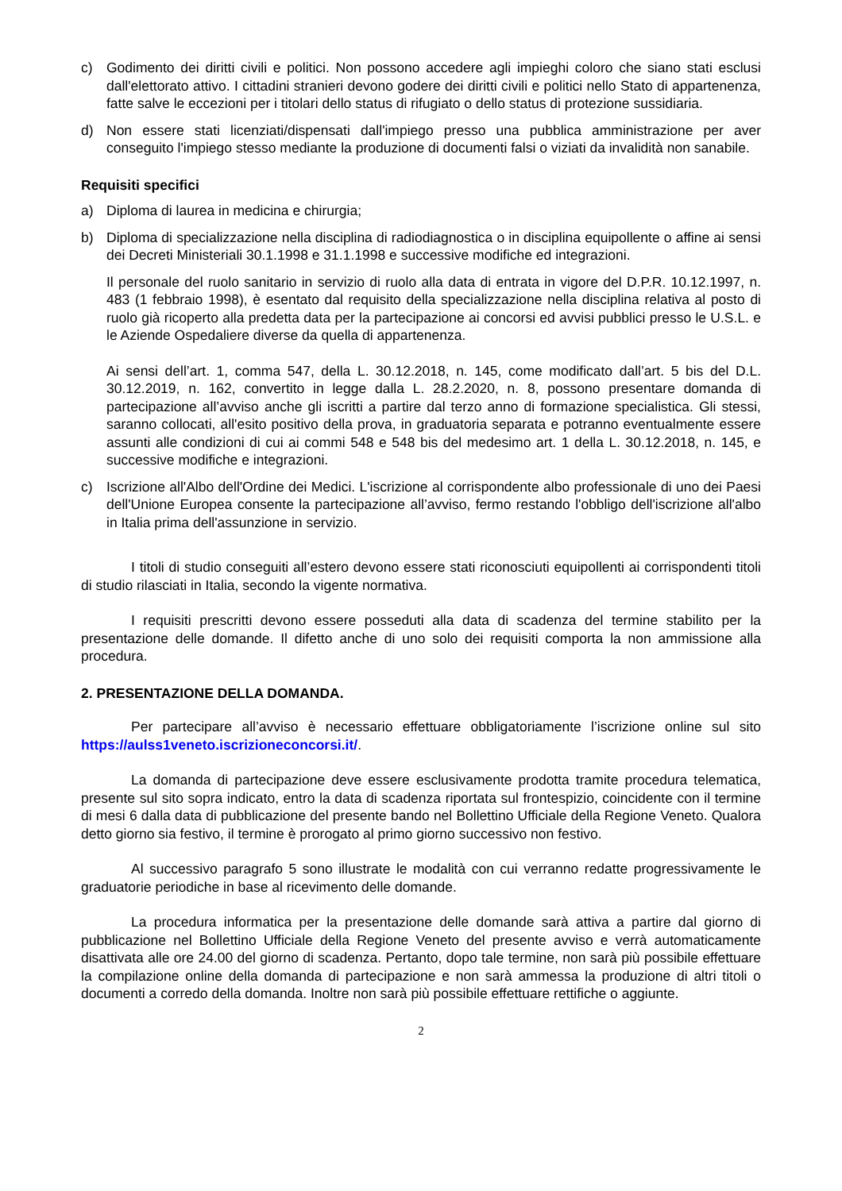c) Godimento dei diritti civili e politici. Non possono accedere agli impieghi coloro che siano stati esclusi dall'elettorato attivo. I cittadini stranieri devono godere dei diritti civili e politici nello Stato di appartenenza, fatte salve le eccezioni per i titolari dello status di rifugiato o dello status di protezione sussidiaria.
d) Non essere stati licenziati/dispensati dall'impiego presso una pubblica amministrazione per aver conseguito l'impiego stesso mediante la produzione di documenti falsi o viziati da invalidità non sanabile.
Requisiti specifici
a) Diploma di laurea in medicina e chirurgia;
b) Diploma di specializzazione nella disciplina di radiodiagnostica o in disciplina equipollente o affine ai sensi dei Decreti Ministeriali 30.1.1998 e 31.1.1998 e successive modifiche ed integrazioni.
Il personale del ruolo sanitario in servizio di ruolo alla data di entrata in vigore del D.P.R. 10.12.1997, n. 483 (1 febbraio 1998), è esentato dal requisito della specializzazione nella disciplina relativa al posto di ruolo già ricoperto alla predetta data per la partecipazione ai concorsi ed avvisi pubblici presso le U.S.L. e le Aziende Ospedaliere diverse da quella di appartenenza.
Ai sensi dell’art. 1, comma 547, della L. 30.12.2018, n. 145, come modificato dall’art. 5 bis del D.L. 30.12.2019, n. 162, convertito in legge dalla L. 28.2.2020, n. 8, possono presentare domanda di partecipazione all’avviso anche gli iscritti a partire dal terzo anno di formazione specialistica. Gli stessi, saranno collocati, all'esito positivo della prova, in graduatoria separata e potranno eventualmente essere assunti alle condizioni di cui ai commi 548 e 548 bis del medesimo art. 1 della L. 30.12.2018, n. 145, e successive modifiche e integrazioni.
c) Iscrizione all'Albo dell'Ordine dei Medici. L'iscrizione al corrispondente albo professionale di uno dei Paesi dell'Unione Europea consente la partecipazione all’avviso, fermo restando l'obbligo dell'iscrizione all'albo in Italia prima dell'assunzione in servizio.
I titoli di studio conseguiti all’estero devono essere stati riconosciuti equipollenti ai corrispondenti titoli di studio rilasciati in Italia, secondo la vigente normativa.
I requisiti prescritti devono essere posseduti alla data di scadenza del termine stabilito per la presentazione delle domande. Il difetto anche di uno solo dei requisiti comporta la non ammissione alla procedura.
2. PRESENTAZIONE DELLA DOMANDA.
Per partecipare all’avviso è necessario effettuare obbligatoriamente l’iscrizione online sul sito https://aulss1veneto.iscrizioneconcorsi.it/.
La domanda di partecipazione deve essere esclusivamente prodotta tramite procedura telematica, presente sul sito sopra indicato, entro la data di scadenza riportata sul frontespizio, coincidente con il termine di mesi 6 dalla data di pubblicazione del presente bando nel Bollettino Ufficiale della Regione Veneto. Qualora detto giorno sia festivo, il termine è prorogato al primo giorno successivo non festivo.
Al successivo paragrafo 5 sono illustrate le modalità con cui verranno redatte progressivamente le graduatorie periodiche in base al ricevimento delle domande.
La procedura informatica per la presentazione delle domande sarà attiva a partire dal giorno di pubblicazione nel Bollettino Ufficiale della Regione Veneto del presente avviso e verrà automaticamente disattivata alle ore 24.00 del giorno di scadenza. Pertanto, dopo tale termine, non sarà più possibile effettuare la compilazione online della domanda di partecipazione e non sarà ammessa la produzione di altri titoli o documenti a corredo della domanda. Inoltre non sarà più possibile effettuare rettifiche o aggiunte.
2